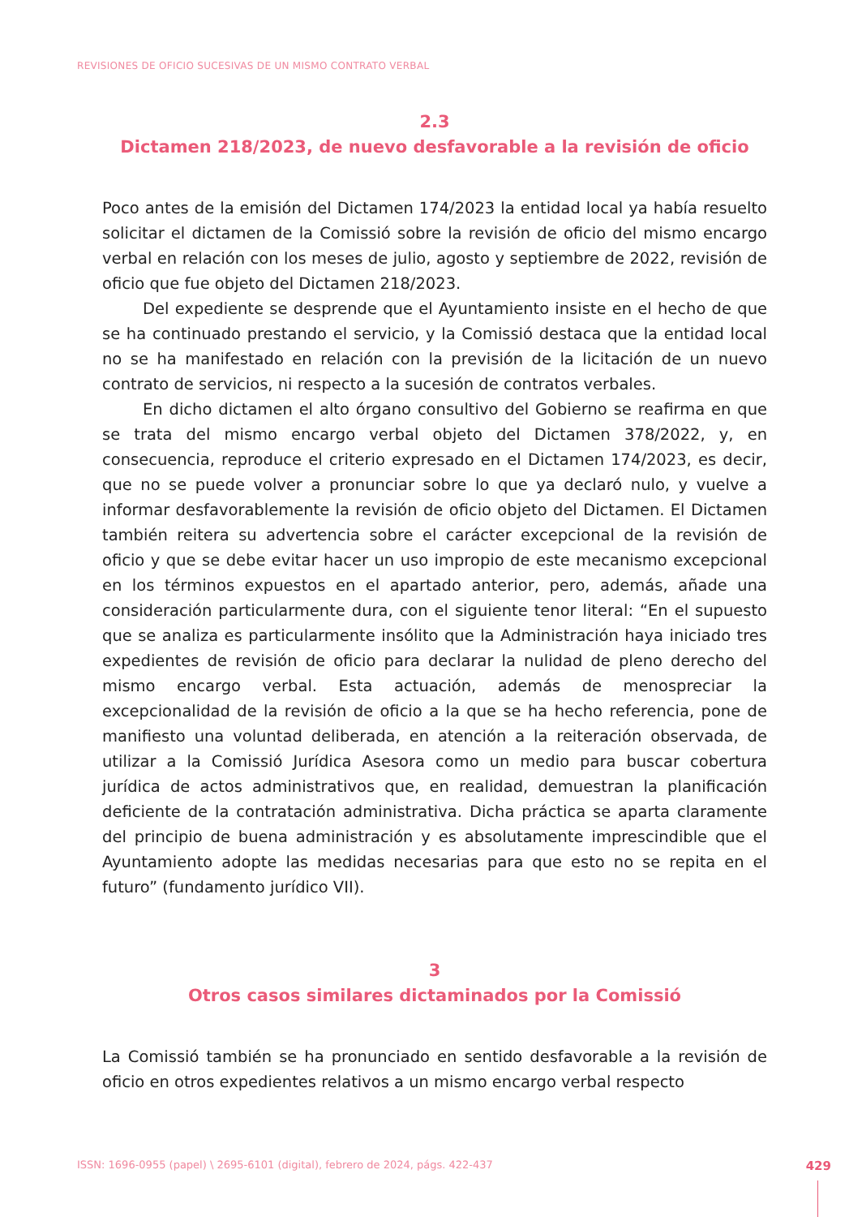REVISIONES DE OFICIO SUCESIVAS DE UN MISMO CONTRATO VERBAL
2.3
Dictamen 218/2023, de nuevo desfavorable a la revisión de oficio
Poco antes de la emisión del Dictamen 174/2023 la entidad local ya había resuelto solicitar el dictamen de la Comissió sobre la revisión de oficio del mismo encargo verbal en relación con los meses de julio, agosto y septiembre de 2022, revisión de oficio que fue objeto del Dictamen 218/2023.
Del expediente se desprende que el Ayuntamiento insiste en el hecho de que se ha continuado prestando el servicio, y la Comissió destaca que la entidad local no se ha manifestado en relación con la previsión de la licitación de un nuevo contrato de servicios, ni respecto a la sucesión de contratos verbales.
En dicho dictamen el alto órgano consultivo del Gobierno se reafirma en que se trata del mismo encargo verbal objeto del Dictamen 378/2022, y, en consecuencia, reproduce el criterio expresado en el Dictamen 174/2023, es decir, que no se puede volver a pronunciar sobre lo que ya declaró nulo, y vuelve a informar desfavorablemente la revisión de oficio objeto del Dictamen. El Dictamen también reitera su advertencia sobre el carácter excepcional de la revisión de oficio y que se debe evitar hacer un uso impropio de este mecanismo excepcional en los términos expuestos en el apartado anterior, pero, además, añade una consideración particularmente dura, con el siguiente tenor literal: “En el supuesto que se analiza es particularmente insólito que la Administración haya iniciado tres expedientes de revisión de oficio para declarar la nulidad de pleno derecho del mismo encargo verbal. Esta actuación, además de menospreciar la excepcionalidad de la revisión de oficio a la que se ha hecho referencia, pone de manifiesto una voluntad deliberada, en atención a la reiteración observada, de utilizar a la Comissió Jurídica Asesora como un medio para buscar cobertura jurídica de actos administrativos que, en realidad, demuestran la planificación deficiente de la contratación administrativa. Dicha práctica se aparta claramente del principio de buena administración y es absolutamente imprescindible que el Ayuntamiento adopte las medidas necesarias para que esto no se repita en el futuro” (fundamento jurídico VII).
3
Otros casos similares dictaminados por la Comissió
La Comissió también se ha pronunciado en sentido desfavorable a la revisión de oficio en otros expedientes relativos a un mismo encargo verbal respecto
ISSN: 1696-0955 (papel) \ 2695-6101 (digital), febrero de 2024, págs. 422-437 429